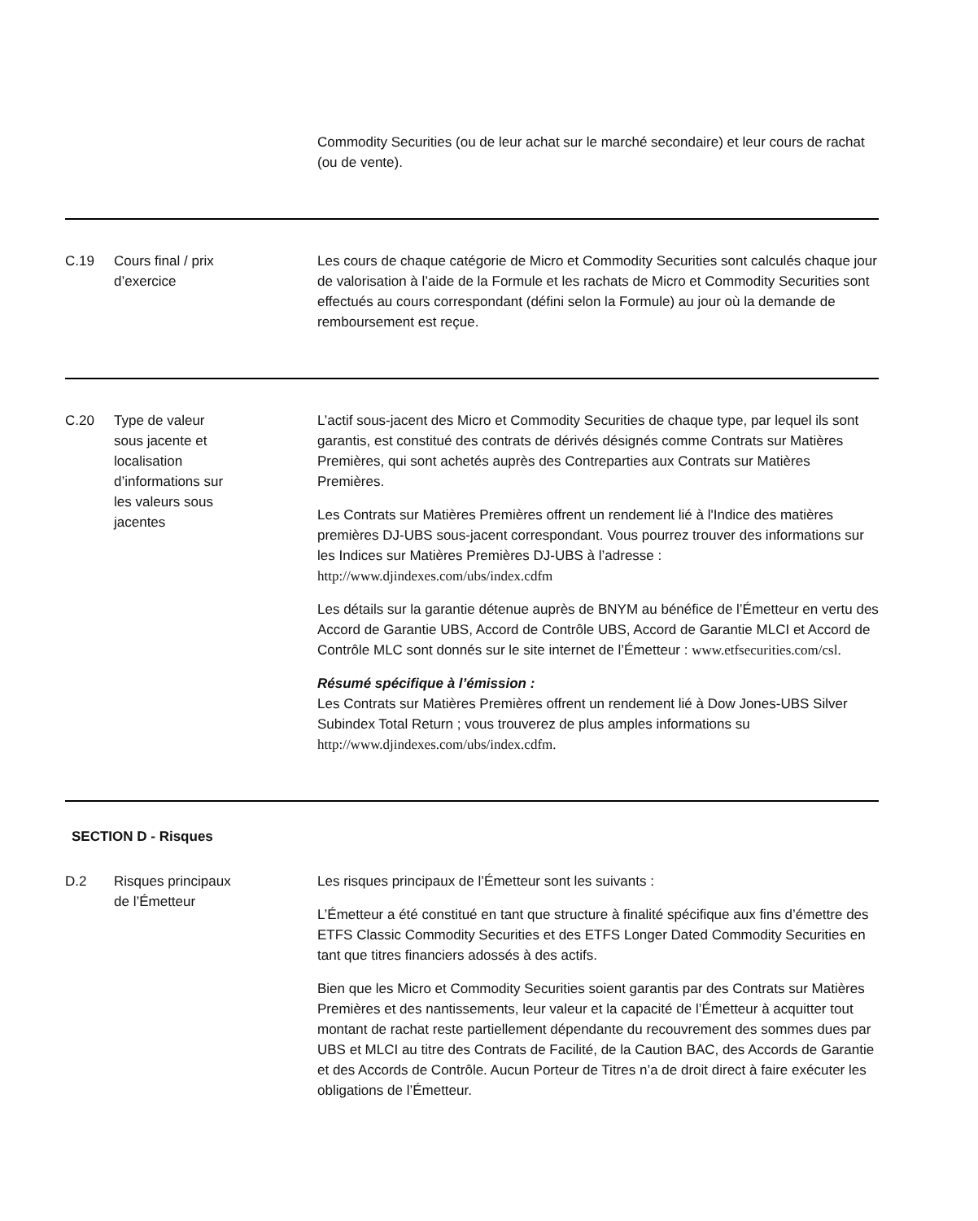| | | Commodity Securities (ou de leur achat sur le marché secondaire) et leur cours de rachat (ou de vente). |
| C.19 | Cours final / prix d’exercice | Les cours de chaque catégorie de Micro et Commodity Securities sont calculés chaque jour de valorisation à l’aide de la Formule et les rachats de Micro et Commodity Securities sont effectués au cours correspondant (défini selon la Formule) au jour où la demande de remboursement est reçue. |
| C.20 | Type de valeur sous jacente et localisation d’informations sur les valeurs sous jacentes | L’actif sous-jacent des Micro et Commodity Securities de chaque type, par lequel ils sont garantis, est constitué des contrats de dérivés désignés comme Contrats sur Matières Premières, qui sont achetés auprès des Contreparties aux Contrats sur Matières Premières. Les Contrats sur Matières Premières offrent un rendement lié à l'Indice des matières premières DJ-UBS sous-jacent correspondant. Vous pourrez trouver des informations sur les Indices sur Matières Premières DJ-UBS à l’adresse : http://www.djindexes.com/ubs/index.cdfm Les détails sur la garantie détenue auprès de BNYM au bénéfice de l’Émetteur en vertu des Accord de Garantie UBS, Accord de Contrôle UBS, Accord de Garantie MLCI et Accord de Contrôle MLC sont donnés sur le site internet de l’Émetteur : www.etfsecurities.com/csl. Résumé spécifique à l’émission : Les Contrats sur Matières Premières offrent un rendement lié à Dow Jones-UBS Silver Subindex Total Return ; vous trouverez de plus amples informations su http://www.djindexes.com/ubs/index.cdfm. |
| SECTION D - Risques | | |
| D.2 | Risques principaux de l’Émetteur | Les risques principaux de l’Émetteur sont les suivants : L’Émetteur a été constitué en tant que structure à finalité spécifique aux fins d’émettre des ETFS Classic Commodity Securities et des ETFS Longer Dated Commodity Securities en tant que titres financiers adossés à des actifs. Bien que les Micro et Commodity Securities soient garantis par des Contrats sur Matières Premières et des nantissements, leur valeur et la capacité de l’Émetteur à acquitter tout montant de rachat reste partiellement dépendante du recouvrement des sommes dues par UBS et MLCI au titre des Contrats de Facilité, de la Caution BAC, des Accords de Garantie et des Accords de Contrôle. Aucun Porteur de Titres n’a de droit direct à faire exécuter les obligations de l’Émetteur. |